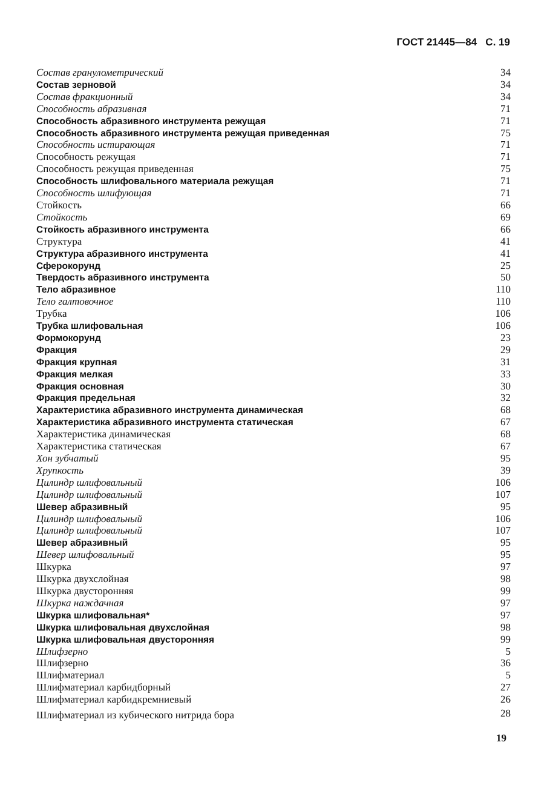ГОСТ 21445—84 С. 19
| Состав гранулометрический | 34 |
| Состав зерновой | 34 |
| Состав фракционный | 34 |
| Способность абразивная | 71 |
| Способность абразивного инструмента режущая | 71 |
| Способность абразивного инструмента режущая приведенная | 75 |
| Способность истирающая | 71 |
| Способность режущая | 71 |
| Способность режущая приведенная | 75 |
| Способность шлифовального материала режущая | 71 |
| Способность шлифующая | 71 |
| Стойкость | 66 |
| Стойкость | 69 |
| Стойкость абразивного инструмента | 66 |
| Структура | 41 |
| Структура абразивного инструмента | 41 |
| Сферокорунд | 25 |
| Твердость абразивного инструмента | 50 |
| Тело абразивное | 110 |
| Тело галтовочное | 110 |
| Трубка | 106 |
| Трубка шлифовальная | 106 |
| Формокорунд | 23 |
| Фракция | 29 |
| Фракция крупная | 31 |
| Фракция мелкая | 33 |
| Фракция основная | 30 |
| Фракция предельная | 32 |
| Характеристика абразивного инструмента динамическая | 68 |
| Характеристика абразивного инструмента статическая | 67 |
| Характеристика динамическая | 68 |
| Характеристика статическая | 67 |
| Хон зубчатый | 95 |
| Хрупкость | 39 |
| Цилиндр шлифовальный | 106 |
| Цилиндр шлифовальный | 107 |
| Шевер абразивный | 95 |
| Цилиндр шлифовальный | 106 |
| Цилиндр шлифовальный | 107 |
| Шевер абразивный | 95 |
| Шевер шлифовальный | 95 |
| Шкурка | 97 |
| Шкурка двухслойная | 98 |
| Шкурка двусторонняя | 99 |
| Шкурка наждачная | 97 |
| Шкурка шлифовальная* | 97 |
| Шкурка шлифовальная двухслойная | 98 |
| Шкурка шлифовальная двусторонняя | 99 |
| Шлифзерно | 5 |
| Шлифзерно | 36 |
| Шлифматериал | 5 |
| Шлифматериал карбидборный | 27 |
| Шлифматериал карбидкремниевый | 26 |
| Шлифматериал из кубического нитрида бора | 28 |
19